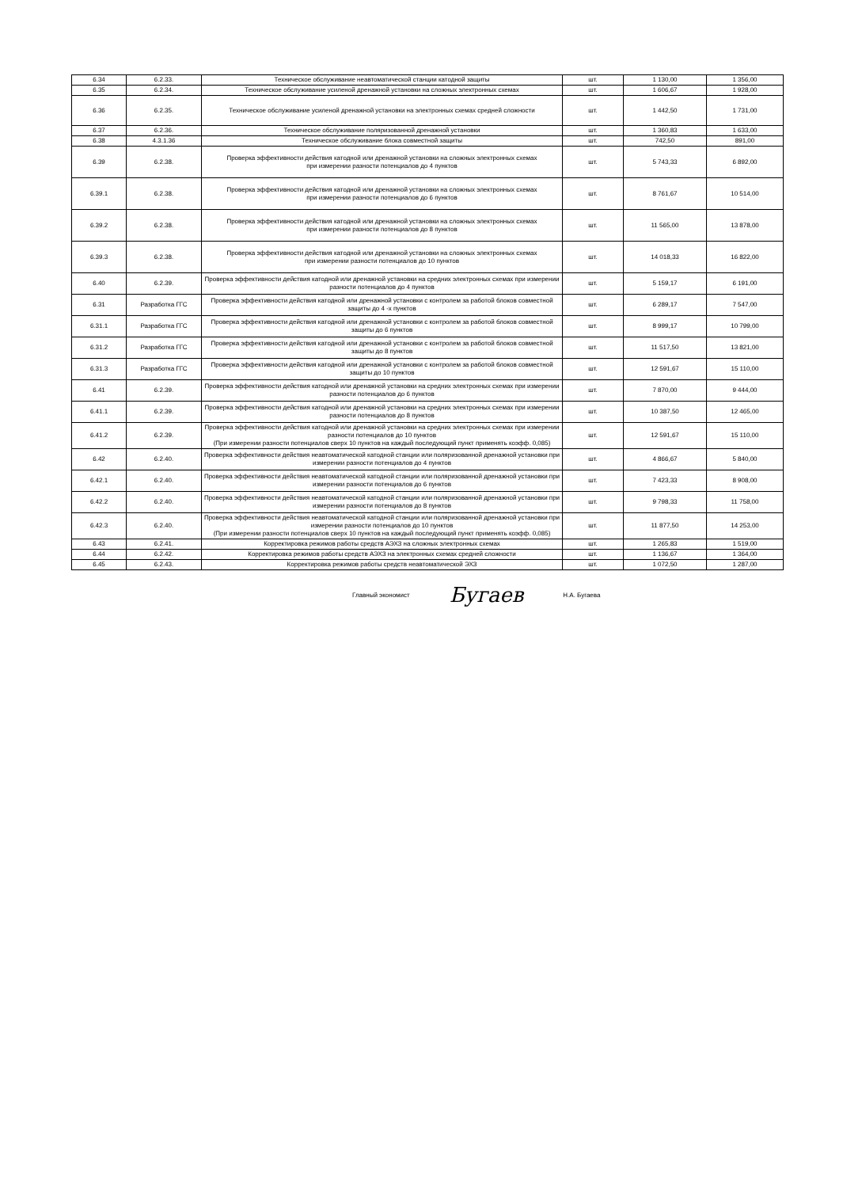| 6.34 | 6.2.33. | Техническое обслуживание неавтоматической станции катодной защиты | шт. | 1 130,00 | 1 356,00 |
| 6.35 | 6.2.34. | Техническое обслуживание усиленой дренажной установки на сложных электронных схемах | шт. | 1 606,67 | 1 928,00 |
| 6.36 | 6.2.35. | Техническое обслуживание усиленой дренажной установки на электронных схемах средней сложности | шт. | 1 442,50 | 1 731,00 |
| 6.37 | 6.2.36. | Техническое обслуживание поляризованной дренажной установки | шт. | 1 360,83 | 1 633,00 |
| 6.38 | 4.3.1.36 | Техническое обслуживание блока совместной защиты | шт. | 742,50 | 891,00 |
| 6.39 | 6.2.38. | Проверка эффективности действия катодной или дренажной установки на сложных электронных схемах при измерении разности потенциалов до 4 пунктов | шт. | 5 743,33 | 6 892,00 |
| 6.39.1 | 6.2.38. | Проверка эффективности действия катодной или дренажной установки на сложных электронных схемах при измерении разности потенциалов до 6 пунктов | шт. | 8 761,67 | 10 514,00 |
| 6.39.2 | 6.2.38. | Проверка эффективности действия катодной или дренажной установки на сложных электронных схемах при измерении разности потенциалов до 8 пунктов | шт. | 11 565,00 | 13 878,00 |
| 6.39.3 | 6.2.38. | Проверка эффективности действия катодной или дренажной установки на сложных электронных схемах при измерении разности потенциалов до 10 пунктов | шт. | 14 018,33 | 16 822,00 |
| 6.40 | 6.2.39. | Проверка эффективности действия катодной или дренажной установки на средних электронных схемах при измерении разности потенциалов до 4 пунктов | шт. | 5 159,17 | 6 191,00 |
| 6.31 | Разработка ГГС | Проверка эффективности действия катодной или дренажной установки с контролем за работой блоков совместной защиты до 4 -х пунктов | шт. | 6 289,17 | 7 547,00 |
| 6.31.1 | Разработка ГГС | Проверка эффективности действия катодной или дренажной установки с контролем за работой блоков совместной защиты до 6 пунктов | шт. | 8 999,17 | 10 799,00 |
| 6.31.2 | Разработка ГГС | Проверка эффективности действия катодной или дренажной установки с контролем за работой блоков совместной защиты до 8 пунктов | шт. | 11 517,50 | 13 821,00 |
| 6.31.3 | Разработка ГГС | Проверка эффективности действия катодной или дренажной установки с контролем за работой блоков совместной защиты до 10 пунктов | шт. | 12 591,67 | 15 110,00 |
| 6.41 | 6.2.39. | Проверка эффективности действия катодной или дренажной установки на средних электронных схемах при измерении разности потенциалов до 6 пунктов | шт. | 7 870,00 | 9 444,00 |
| 6.41.1 | 6.2.39. | Проверка эффективности действия катодной или дренажной установки на средних электронных схемах при измерении разности потенциалов до 8 пунктов | шт. | 10 387,50 | 12 465,00 |
| 6.41.2 | 6.2.39. | Проверка эффективности действия катодной или дренажной установки на средних электронных схемах при измерении разности потенциалов до 10 пунктов (При измерении разности потенциалов сверх 10 пунктов на каждый последующий пункт применять коэфф. 0,085) | шт. | 12 591,67 | 15 110,00 |
| 6.42 | 6.2.40. | Проверка эффективности действия неавтоматической катодной станции или поляризованной дренажной установки при измерении разности потенциалов до 4 пунктов | шт. | 4 866,67 | 5 840,00 |
| 6.42.1 | 6.2.40. | Проверка эффективности действия неавтоматической катодной станции или поляризованной дренажной установки при измерении разности потенциалов до 6 пунктов | шт. | 7 423,33 | 8 908,00 |
| 6.42.2 | 6.2.40. | Проверка эффективности действия неавтоматической катодной станции или поляризованной дренажной установки при измерении разности потенциалов до 8 пунктов | шт. | 9 798,33 | 11 758,00 |
| 6.42.3 | 6.2.40. | Проверка эффективности действия неавтоматической катодной станции или поляризованной дренажной установки при измерении разности потенциалов до 10 пунктов (При измерении разности потенциалов сверх 10 пунктов на каждый последующий пункт применять коэфф. 0,085) | шт. | 11 877,50 | 14 253,00 |
| 6.43 | 6.2.41. | Корректировка режимов работы средств АЭХЗ на сложных электронных схемах | шт. | 1 265,83 | 1 519,00 |
| 6.44 | 6.2.42. | Корректировка режимов работы средств АЭХЗ на электронных схемах средней сложности | шт. | 1 136,67 | 1 364,00 |
| 6.45 | 6.2.43. | Корректировка режимов работы средств неавтоматической ЭХЗ | шт. | 1 072,50 | 1 287,00 |
Главный экономист Бугаев Н.А. Бугаева